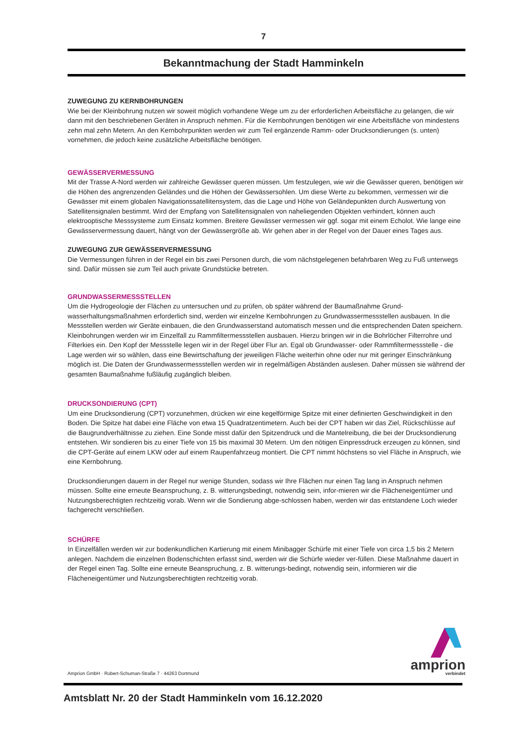7
Bekanntmachung der Stadt Hamminkeln
ZUWEGUNG ZU KERNBOHRUNGEN
Wie bei der Kleinbohrung nutzen wir soweit möglich vorhandene Wege um zu der erforderlichen Arbeitsfläche zu gelangen, die wir dann mit den beschriebenen Geräten in Anspruch nehmen. Für die Kernbohrungen benötigen wir eine Arbeitsfläche von mindestens zehn mal zehn Metern. An den Kernbohrpunkten werden wir zum Teil ergänzende Ramm- oder Drucksondierungen (s. unten) vornehmen, die jedoch keine zusätzliche Arbeitsfläche benötigen.
GEWÄSSERVERMESSUNG
Mit der Trasse A-Nord werden wir zahlreiche Gewässer queren müssen. Um festzulegen, wie wir die Gewässer queren, benötigen wir die Höhen des angrenzenden Geländes und die Höhen der Gewässersohlen. Um diese Werte zu bekommen, vermessen wir die Gewässer mit einem globalen Navigationssatellitensystem, das die Lage und Höhe von Geländepunkten durch Auswertung von Satellitensignalen bestimmt. Wird der Empfang von Satellitensignalen von naheliegenden Objekten verhindert, können auch elektrooptische Messsysteme zum Einsatz kommen. Breitere Gewässer vermessen wir ggf. sogar mit einem Echolot. Wie lange eine Gewässervermessung dauert, hängt von der Gewässergröße ab. Wir gehen aber in der Regel von der Dauer eines Tages aus.
ZUWEGUNG ZUR GEWÄSSERVERMESSUNG
Die Vermessungen führen in der Regel ein bis zwei Personen durch, die vom nächstgelegenen befahrbaren Weg zu Fuß unterwegs sind. Dafür müssen sie zum Teil auch private Grundstücke betreten.
GRUNDWASSERMESSSTELLEN
Um die Hydrogeologie der Flächen zu untersuchen und zu prüfen, ob später während der Baumaßnahme Grund-wasserhaltungsmaßnahmen erforderlich sind, werden wir einzelne Kernbohrungen zu Grundwassermessstellen ausbauen. In die Messstellen werden wir Geräte einbauen, die den Grundwasserstand automatisch messen und die entsprechenden Daten speichern. Kleinbohrungen werden wir im Einzelfall zu Rammfiltermessstellen ausbauen. Hierzu bringen wir in die Bohrlöcher Filterrohre und Filterkies ein. Den Kopf der Messstelle legen wir in der Regel über Flur an. Egal ob Grundwasser- oder Rammfiltermessstelle - die Lage werden wir so wählen, dass eine Bewirtschaftung der jeweiligen Fläche weiterhin ohne oder nur mit geringer Einschränkung möglich ist. Die Daten der Grundwassermessstellen werden wir in regelmäßigen Abständen auslesen. Daher müssen sie während der gesamten Baumaßnahme fußläufig zugänglich bleiben.
DRUCKSONDIERUNG (CPT)
Um eine Drucksondierung (CPT) vorzunehmen, drücken wir eine kegelförmige Spitze mit einer definierten Geschwindigkeit in den Boden. Die Spitze hat dabei eine Fläche von etwa 15 Quadratzentimetern. Auch bei der CPT haben wir das Ziel, Rückschlüsse auf die Baugrundverhältnisse zu ziehen. Eine Sonde misst dafür den Spitzendruck und die Mantelreibung, die bei der Drucksondierung entstehen. Wir sondieren bis zu einer Tiefe von 15 bis maximal 30 Metern. Um den nötigen Einpressdruck erzeugen zu können, sind die CPT-Geräte auf einem LKW oder auf einem Raupenfahrzeug montiert. Die CPT nimmt höchstens so viel Fläche in Anspruch, wie eine Kernbohrung.
Drucksondierungen dauern in der Regel nur wenige Stunden, sodass wir Ihre Flächen nur einen Tag lang in Anspruch nehmen müssen. Sollte eine erneute Beanspruchung, z. B. witterungsbedingt, notwendig sein, infor-mieren wir die Flächeneigentümer und Nutzungsberechtigten rechtzeitig vorab. Wenn wir die Sondierung abge-schlossen haben, werden wir das entstandene Loch wieder fachgerecht verschließen.
SCHÜRFE
In Einzelfällen werden wir zur bodenkundlichen Kartierung mit einem Minibagger Schürfe mit einer Tiefe von circa 1,5 bis 2 Metern anlegen. Nachdem die einzelnen Bodenschichten erfasst sind, werden wir die Schürfe wieder ver-füllen. Diese Maßnahme dauert in der Regel einen Tag. Sollte eine erneute Beanspruchung, z. B. witterungs-bedingt, notwendig sein, informieren wir die Flächeneigentümer und Nutzungsberechtigten rechtzeitig vorab.
Amprion GmbH · Robert-Schuman-Straße 7 · 44263 Dortmund
amprion
verbindet
Amtsblatt Nr. 20 der Stadt Hamminkeln vom 16.12.2020